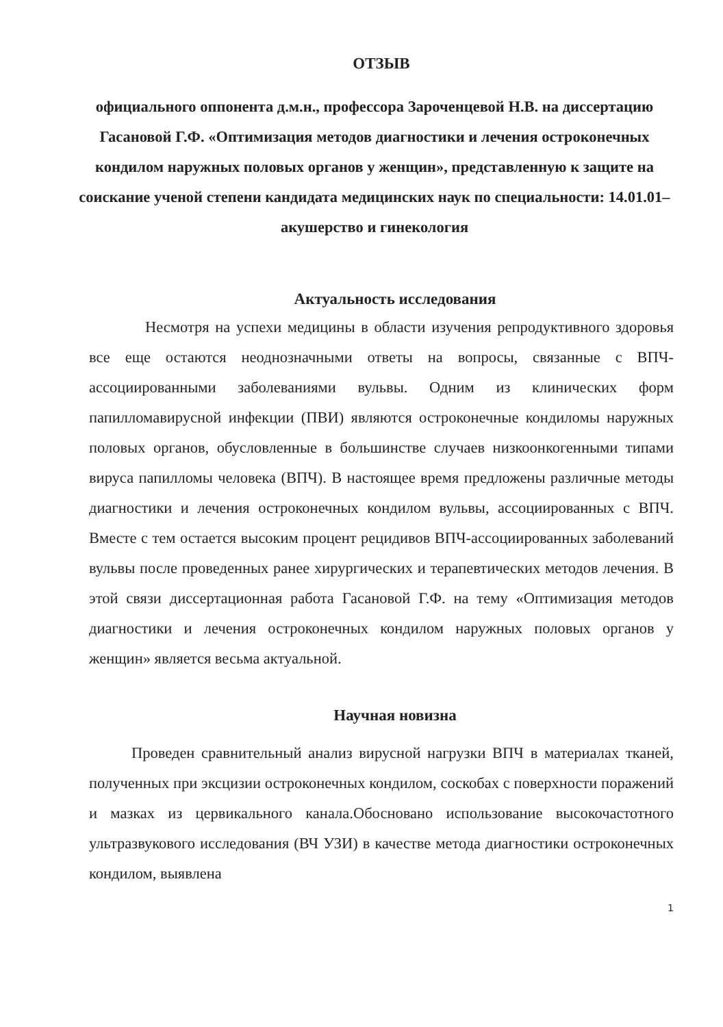ОТЗЫВ
официального оппонента д.м.н., профессора Зароченцевой Н.В. на диссертацию Гасановой Г.Ф. «Оптимизация методов диагностики и лечения остроконечных кондилом наружных половых органов у женщин», представленную к защите на соискание ученой степени кандидата медицинских наук по специальности: 14.01.01–акушерство и гинекология
Актуальность исследования
Несмотря на успехи медицины в области изучения репродуктивного здоровья все еще остаются неоднозначными ответы на вопросы, связанные с ВПЧ-ассоциированными заболеваниями вульвы. Одним из клинических форм папилломавирусной инфекции (ПВИ) являются остроконечные кондиломы наружных половых органов, обусловленные в большинстве случаев низкоонкогенными типами вируса папилломы человека (ВПЧ). В настоящее время предложены различные методы диагностики и лечения остроконечных кондилом вульвы, ассоциированных с ВПЧ. Вместе с тем остается высоким процент рецидивов ВПЧ-ассоциированных заболеваний вульвы после проведенных ранее хирургических и терапевтических методов лечения. В этой связи диссертационная работа Гасановой Г.Ф. на тему «Оптимизация методов диагностики и лечения остроконечных кондилом наружных половых органов у женщин» является весьма актуальной.
Научная новизна
Проведен сравнительный анализ вирусной нагрузки ВПЧ в материалах тканей, полученных при эксцизии остроконечных кондилом, соскобах с поверхности поражений и мазках из цервикального канала.Обосновано использование высокочастотного ультразвукового исследования (ВЧ УЗИ) в качестве метода диагностики остроконечных кондилом, выявлена
1